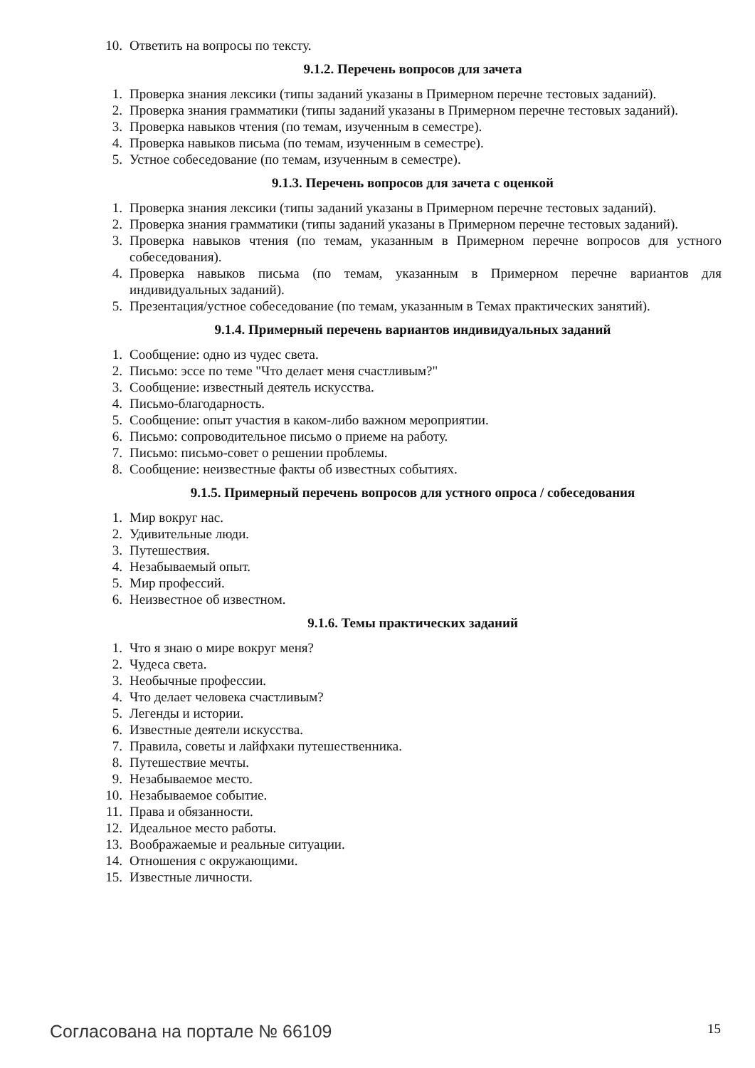10. Ответить на вопросы по тексту.
9.1.2. Перечень вопросов для зачета
1. Проверка знания лексики (типы заданий указаны в Примерном перечне тестовых заданий).
2. Проверка знания грамматики (типы заданий указаны в Примерном перечне тестовых заданий).
3. Проверка навыков чтения (по темам, изученным в семестре).
4. Проверка навыков письма (по темам, изученным в семестре).
5. Устное собеседование (по темам, изученным в семестре).
9.1.3. Перечень вопросов для зачета с оценкой
1. Проверка знания лексики (типы заданий указаны в Примерном перечне тестовых заданий).
2. Проверка знания грамматики (типы заданий указаны в Примерном перечне тестовых заданий).
3. Проверка навыков чтения (по темам, указанным в Примерном перечне вопросов для устного собеседования).
4. Проверка навыков письма (по темам, указанным в Примерном перечне вариантов для индивидуальных заданий).
5. Презентация/устное собеседование (по темам, указанным в Темах практических занятий).
9.1.4. Примерный перечень вариантов индивидуальных заданий
1. Сообщение: одно из чудес света.
2. Письмо: эссе по теме "Что делает меня счастливым?"
3. Сообщение: известный деятель искусства.
4. Письмо-благодарность.
5. Сообщение: опыт участия в каком-либо важном мероприятии.
6. Письмо: сопроводительное письмо о приеме на работу.
7. Письмо: письмо-совет о решении проблемы.
8. Сообщение: неизвестные факты об известных событиях.
9.1.5. Примерный перечень вопросов для устного опроса / собеседования
1. Мир вокруг нас.
2. Удивительные люди.
3. Путешествия.
4. Незабываемый опыт.
5. Мир профессий.
6. Неизвестное об известном.
9.1.6. Темы практических заданий
1. Что я знаю о мире вокруг меня?
2. Чудеса света.
3. Необычные профессии.
4. Что делает человека счастливым?
5. Легенды и истории.
6. Известные деятели искусства.
7. Правила, советы и лайфхаки путешественника.
8. Путешествие мечты.
9. Незабываемое место.
10. Незабываемое событие.
11. Права и обязанности.
12. Идеальное место работы.
13. Воображаемые и реальные ситуации.
14. Отношения с окружающими.
15. Известные личности.
Согласована на портале № 66109 15